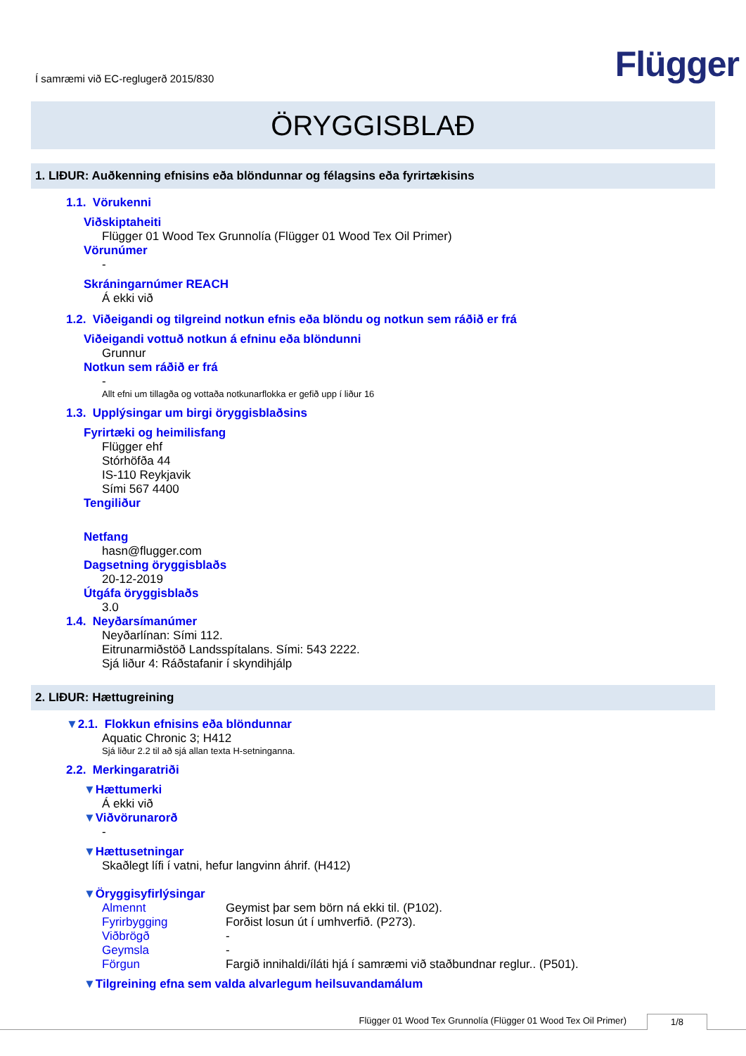Í samræmi við EC-reglugerð 2015/830
Flügger
ÖRYGGISBLAÐ
1. LIÐUR: Auðkenning efnisins eða blöndunnar og félagsins eða fyrirtækisins
1.1. Vörukenni
Viðskiptaheiti
Flügger 01 Wood Tex Grunnolía (Flügger 01 Wood Tex Oil Primer)
Vörunúmer
-
Skráningarnúmer REACH
Á ekki við
1.2. Viðeigandi og tilgreind notkun efnis eða blöndu og notkun sem ráðið er frá
Viðeigandi vottuð notkun á efninu eða blöndunni
Grunnur
Notkun sem ráðið er frá
-
Allt efni um tillagða og vottaða notkunarflokka er gefið upp í liður 16
1.3. Upplýsingar um birgi öryggisblaðsins
Fyrirtæki og heimilisfang
Flügger ehf
Stórhöfða 44
IS-110 Reykjavik
Sími 567 4400
Tengiliður
Netfang
hasn@flugger.com
Dagsetning öryggisblaðs
20-12-2019
Útgáfa öryggisblaðs
3.0
1.4. Neyðarsímanúmer
Neyðarlínan: Sími 112.
Eitrunarmiðstöð Landsspítalans. Sími: 543 2222.
Sjá liður 4: Ráðstafanir í skyndihjálp
2. LIÐUR: Hættugreining
▼2.1. Flokkun efnisins eða blöndunnar
Aquatic Chronic 3; H412
Sjá liður 2.2 til að sjá allan texta H-setninganna.
2.2. Merkingaratriði
▼Hættumerki
Á ekki við
▼Viðvörunarorð
-
▼Hættusetningar
Skaðlegt lífi í vatni, hefur langvinn áhrif. (H412)
▼Öryggisyfirlýsingar
Almennt Geymist þar sem börn ná ekki til. (P102).
Fyrirbygging Forðist losun út í umhverfið. (P273).
Viðbrögð -
Geymsla -
Förgun Fargið innihaldi/íláti hjá í samræmi við staðbundnar reglur.. (P501).
▼Tilgreining efna sem valda alvarlegum heilsuvandamálum
Flügger 01 Wood Tex Grunnolía (Flügger 01 Wood Tex Oil Primer) 1/8